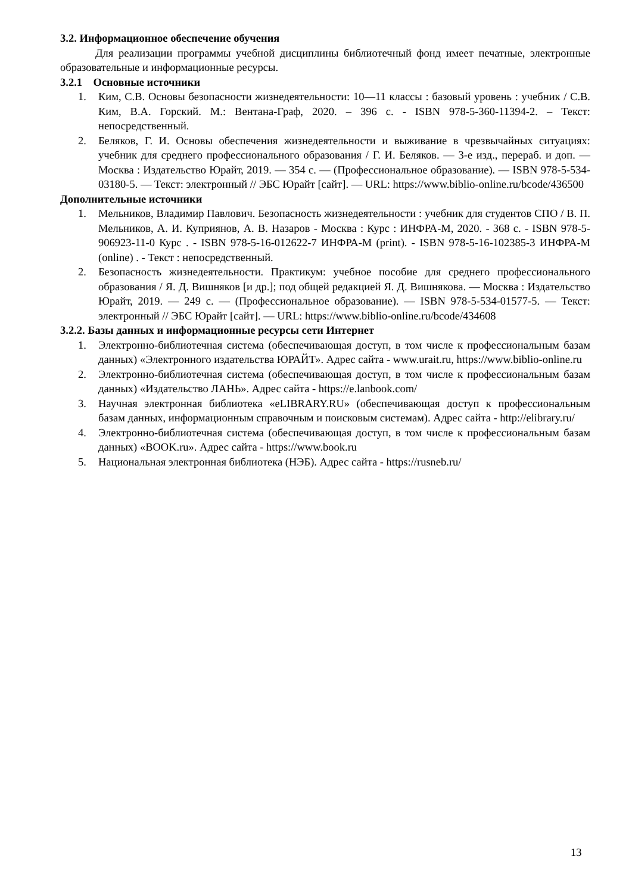3.2. Информационное обеспечение обучения
Для реализации программы учебной дисциплины библиотечный фонд имеет печатные, электронные образовательные и информационные ресурсы.
3.2.1 Основные источники
1. Ким, С.В. Основы безопасности жизнедеятельности: 10—11 классы : базовый уровень : учебник / С.В. Ким, В.А. Горский. М.: Вентана-Граф, 2020. – 396 с. - ISBN 978-5-360-11394-2. – Текст: непосредственный.
2. Беляков, Г. И. Основы обеспечения жизнедеятельности и выживание в чрезвычайных ситуациях: учебник для среднего профессионального образования / Г. И. Беляков. — 3-е изд., перераб. и доп. — Москва : Издательство Юрайт, 2019. — 354 с. — (Профессиональное образование). — ISBN 978-5-534-03180-5. — Текст: электронный // ЭБС Юрайт [сайт]. — URL: https://www.biblio-online.ru/bcode/436500
Дополнительные источники
1. Мельников, Владимир Павлович. Безопасность жизнедеятельности : учебник для студентов СПО / В. П. Мельников, А. И. Куприянов, А. В. Назаров - Москва : Курс : ИНФРА-М, 2020. - 368 с. - ISBN 978-5-906923-11-0 Курс . - ISBN 978-5-16-012622-7 ИНФРА-М (print). - ISBN 978-5-16-102385-3 ИНФРА-М (online) . - Текст : непосредственный.
2. Безопасность жизнедеятельности. Практикум: учебное пособие для среднего профессионального образования / Я. Д. Вишняков [и др.]; под общей редакцией Я. Д. Вишнякова. — Москва : Издательство Юрайт, 2019. — 249 с. — (Профессиональное образование). — ISBN 978-5-534-01577-5. — Текст: электронный // ЭБС Юрайт [сайт]. — URL: https://www.biblio-online.ru/bcode/434608
3.2.2. Базы данных и информационные ресурсы сети Интернет
1. Электронно-библиотечная система (обеспечивающая доступ, в том числе к профессиональным базам данных) «Электронного издательства ЮРАЙТ». Адрес сайта - www.urait.ru, https://www.biblio-online.ru
2. Электронно-библиотечная система (обеспечивающая доступ, в том числе к профессиональным базам данных) «Издательство ЛАНЬ». Адрес сайта - https://e.lanbook.com/
3. Научная электронная библиотека «eLIBRARY.RU» (обеспечивающая доступ к профессиональным базам данных, информационным справочным и поисковым системам). Адрес сайта - http://elibrary.ru/
4. Электронно-библиотечная система (обеспечивающая доступ, в том числе к профессиональным базам данных) «BOOK.ru». Адрес сайта - https://www.book.ru
5. Национальная электронная библиотека (НЭБ). Адрес сайта - https://rusneb.ru/
13